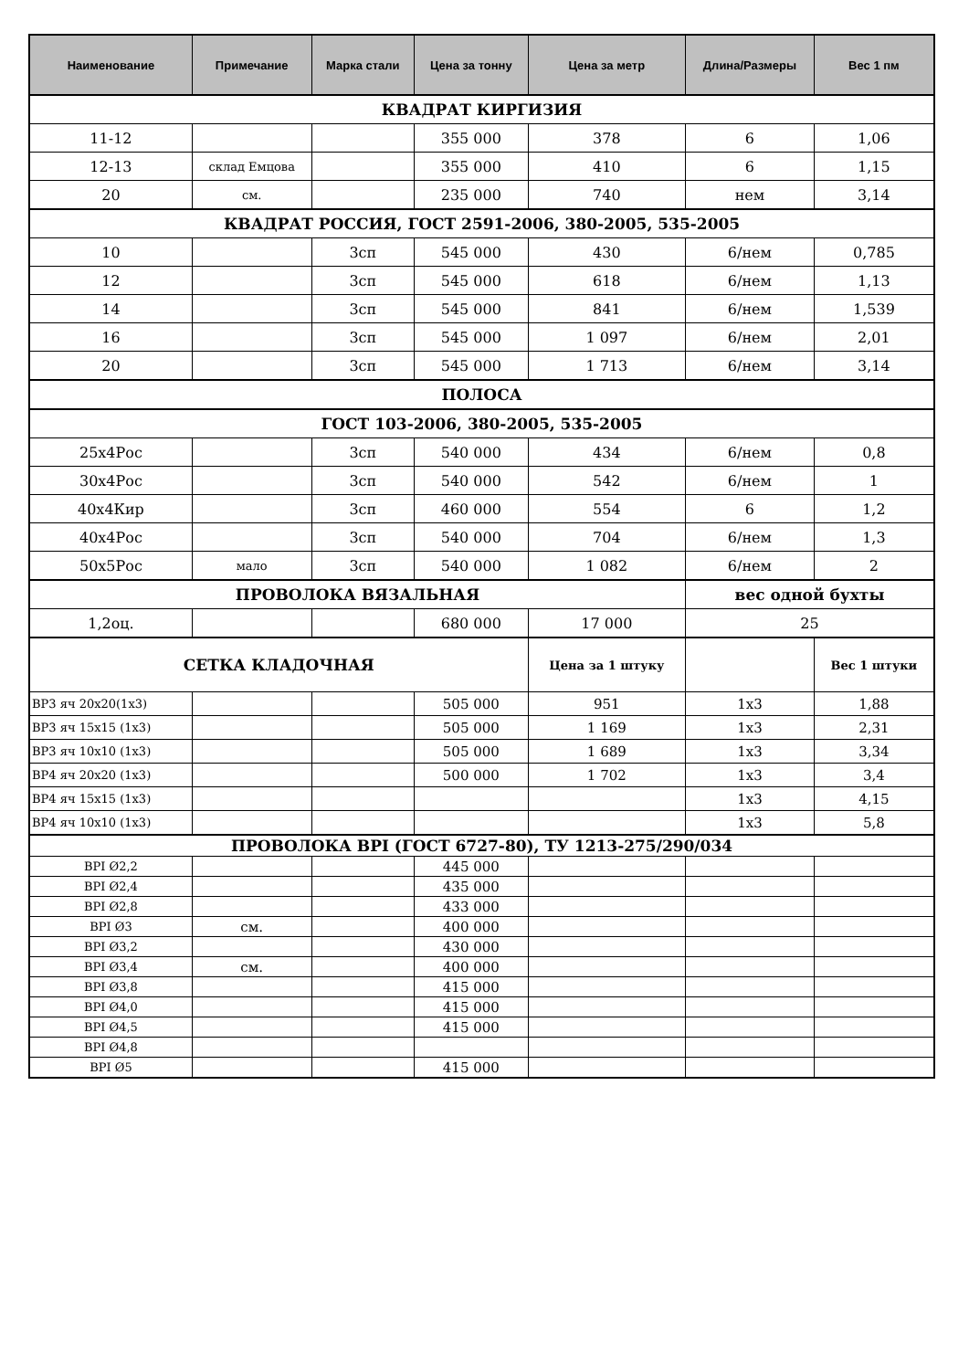| Наименование | Примечание | Марка стали | Цена за тонну | Цена за метр | Длина/Размеры | Вес 1 пм |
| --- | --- | --- | --- | --- | --- | --- |
| КВАДРАТ КИРГИЗИЯ | | | | | | |
| 11-12 | | | 355 000 | 378 | 6 | 1,06 |
| 12-13 | склад Емцова | | 355 000 | 410 | 6 | 1,15 |
| 20 | см. | | 235 000 | 740 | нем | 3,14 |
| КВАДРАТ РОССИЯ, ГОСТ 2591-2006, 380-2005, 535-2005 | | | | | | |
| 10 | | 3сп | 545 000 | 430 | 6/нем | 0,785 |
| 12 | | 3сп | 545 000 | 618 | 6/нем | 1,13 |
| 14 | | 3сп | 545 000 | 841 | 6/нем | 1,539 |
| 16 | | 3сп | 545 000 | 1 097 | 6/нем | 2,01 |
| 20 | | 3сп | 545 000 | 1 713 | 6/нем | 3,14 |
| ПОЛОСА | | | | | | |
| ГОСТ 103-2006, 380-2005, 535-2005 | | | | | | |
| 25х4Рос | | 3сп | 540 000 | 434 | 6/нем | 0,8 |
| 30х4Рос | | 3сп | 540 000 | 542 | 6/нем | 1 |
| 40х4Кир | | 3сп | 460 000 | 554 | 6 | 1,2 |
| 40х4Рос | | 3сп | 540 000 | 704 | 6/нем | 1,3 |
| 50х5Рос | мало | 3сп | 540 000 | 1 082 | 6/нем | 2 |
| ПРОВОЛОКА ВЯЗАЛЬНАЯ | | | | | вес одной бухты | |
| 1,2оц. | | | 680 000 | 17 000 | 25 | |
| СЕТКА КЛАДОЧНАЯ | | | | Цена за 1 штуку | | Вес 1 штуки |
| ВР3 яч 20х20(1х3) | | | 505 000 | 951 | 1х3 | 1,88 |
| ВР3 яч 15х15 (1х3) | | | 505 000 | 1 169 | 1х3 | 2,31 |
| ВР3 яч 10х10 (1х3) | | | 505 000 | 1 689 | 1х3 | 3,34 |
| ВР4 яч 20х20 (1х3) | | | 500 000 | 1 702 | 1х3 | 3,4 |
| ВР4 яч 15х15 (1х3) | | | | | 1х3 | 4,15 |
| ВР4 яч 10х10 (1х3) | | | | | 1х3 | 5,8 |
| ПРОВОЛОКА BPI (ГОСТ 6727-80), ТУ 1213-275/290/034 | | | | | | |
| BPI Ø2,2 | | | 445 000 | | | |
| BPI Ø2,4 | | | 435 000 | | | |
| BPI Ø2,8 | | | 433 000 | | | |
| BPI Ø3 | см. | | 400 000 | | | |
| BPI Ø3,2 | | | 430 000 | | | |
| BPI Ø3,4 | см. | | 400 000 | | | |
| BPI Ø3,8 | | | 415 000 | | | |
| BPI Ø4,0 | | | 415 000 | | | |
| BPI Ø4,5 | | | 415 000 | | | |
| BPI Ø4,8 | | | | | | |
| BPI Ø5 | | | 415 000 | | | |